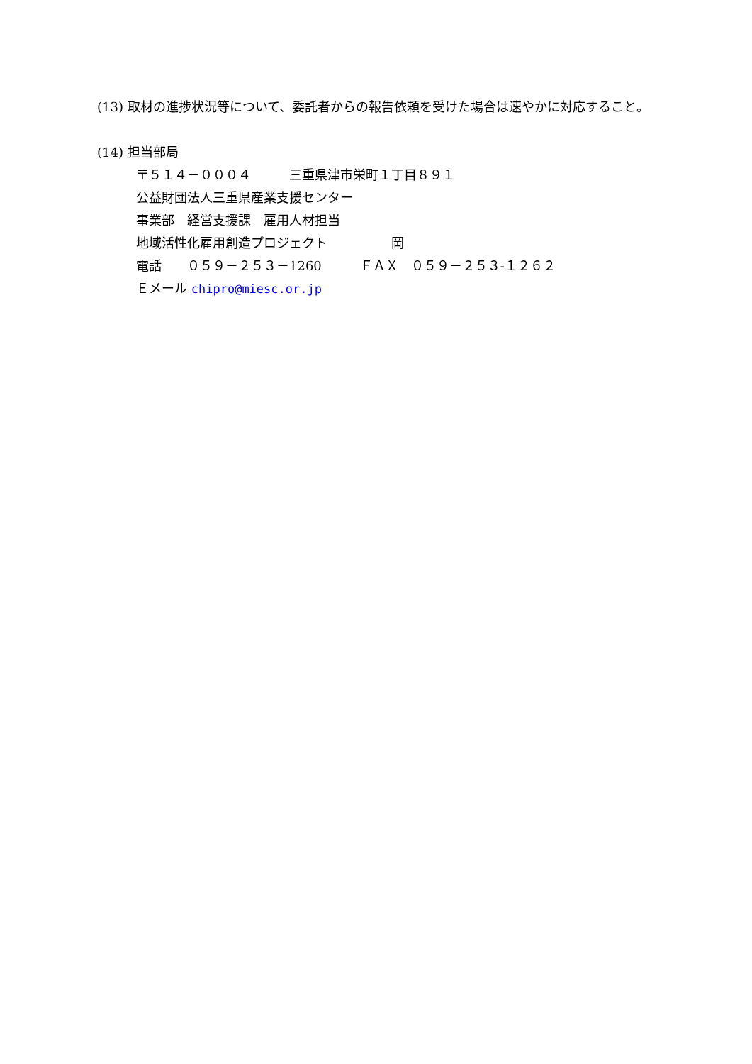(13) 取材の進捗状況等について、委託者からの報告依頼を受けた場合は速やかに対応すること。
(14) 担当部局
〒５１４－０００４　　　三重県津市栄町１丁目８９１
公益財団法人三重県産業支援センター
事業部　経営支援課　雇用人材担当
地域活性化雇用創造プロジェクト　　　　　岡
電話　　０５９－２５３－1260　　　ＦＡＸ　０５９－２５３-１２６２
Ｅメール chipro@miesc.or.jp